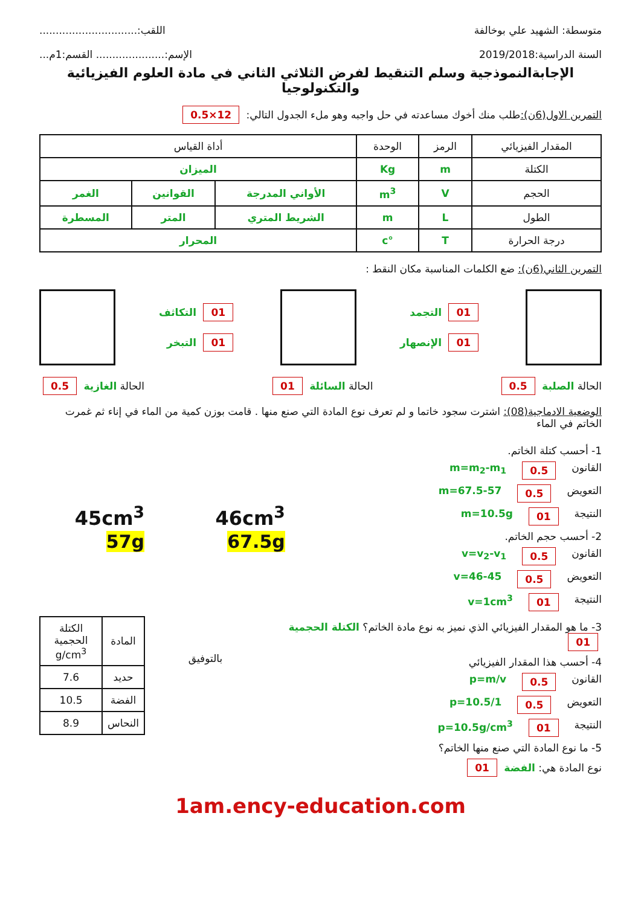متوسطة: الشهيد علي بوخالفة اللقب:..............................
السنة الدراسية:2019/2018 الإسم:..................... القسم:1م...
الإجابةالنموذجية وسلم التنقيط لفرض الثلاثي الثاني في مادة العلوم الفيزيائية والتكنولوجيا
التمرين الاول(6ن): طلب منك أخوك مساعدته في حل واجبه وهو ملء الجدول التالي: 12×0.5
| المقدار الفيزيائي | الرمز | الوحدة | أداة القياس | | |
| --- | --- | --- | --- | --- | --- |
| الكتلة | m | Kg | الميزان | | |
| الحجم | V | m<sup>3</sup> | الأواني المدرجة | القوانين | الغمر |
| الطول | L | m | الشريط المتري | المتر | المسطرة |
| درجة الحرارة | T | °c | المحرار | | |
التمرين الثاني(6ن): ضع الكلمات المناسبة مكان النقط :
01 التجمد
01 الإنصهار
01 التكاثف
01 التبخر
الحالة الصلبة 0.5 الحالة السائلة 01 الحالة الغازية 0.5
الوضعية الادماجية(08): اشترت سجود خاتما و لم تعرف نوع المادة التي صنع منها . قامت بوزن كمية من الماء في إناء ثم غمرت الخاتم في الماء
1- أحسب كتلة الخاتم.
القانون 0.5 m=m<sub>2</sub>-m<sub>1</sub>
التعويض 0.5 m=67.5-57
النتيجة 01 m=10.5g
2- أحسب حجم الخاتم.
القانون 0.5 v=v<sub>2</sub>-v<sub>1</sub>
التعويض 0.5 v=46-45
النتيجة 01 v=1cm<sup>3</sup>
46cm<sup>3</sup>
67.5g
45cm<sup>3</sup>
57g
3- ما هو المقدار الفيزيائي الذي نميز به نوع مادة الخاتم؟ الكتلة الحجمية 01
4- أحسب هذا المقدار الفيزيائي
القانون 0.5 p=m/v
التعويض 0.5 p=10.5/1
النتيجة 01 p=10.5g/cm<sup>3</sup>
5- ما نوع المادة التي صنع منها الخاتم؟
نوع المادة هي: الفضة 01
بالتوفيق
| المادة | الكتلة الحجمية g/cm<sup>3</sup> |
| --- | --- |
| حديد | 7.6 |
| الفضة | 10.5 |
| النحاس | 8.9 |
1am.ency-education.com